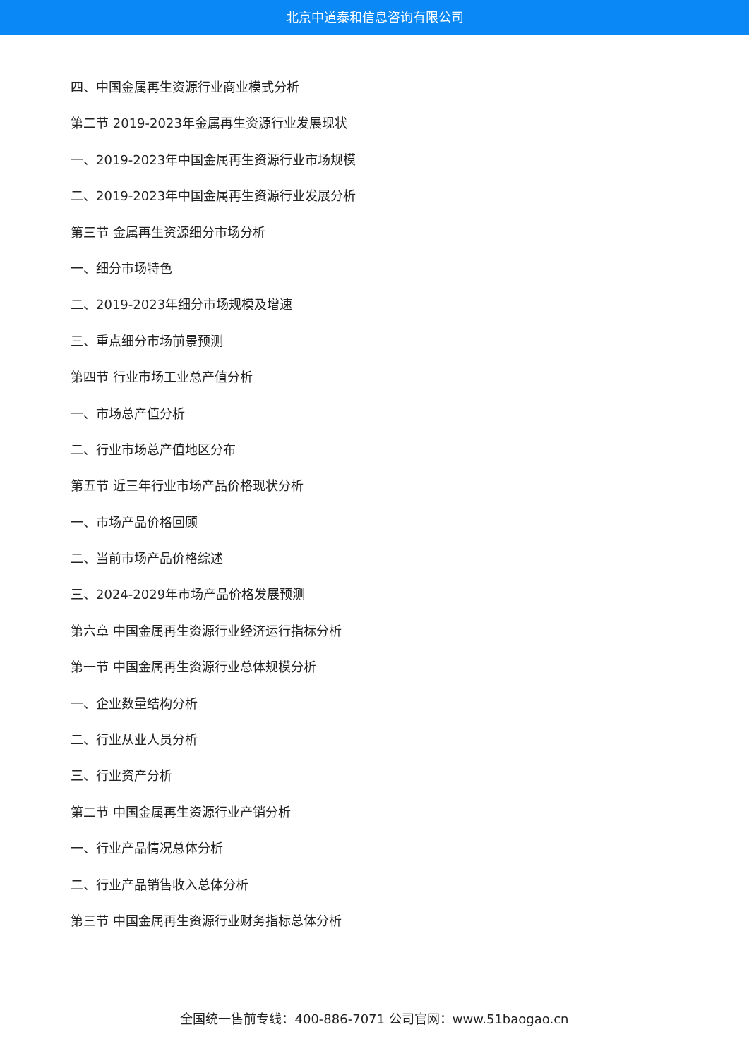北京中道泰和信息咨询有限公司
四、中国金属再生资源行业商业模式分析
第二节 2019-2023年金属再生资源行业发展现状
一、2019-2023年中国金属再生资源行业市场规模
二、2019-2023年中国金属再生资源行业发展分析
第三节 金属再生资源细分市场分析
一、细分市场特色
二、2019-2023年细分市场规模及增速
三、重点细分市场前景预测
第四节 行业市场工业总产值分析
一、市场总产值分析
二、行业市场总产值地区分布
第五节 近三年行业市场产品价格现状分析
一、市场产品价格回顾
二、当前市场产品价格综述
三、2024-2029年市场产品价格发展预测
第六章 中国金属再生资源行业经济运行指标分析
第一节 中国金属再生资源行业总体规模分析
一、企业数量结构分析
二、行业从业人员分析
三、行业资产分析
第二节 中国金属再生资源行业产销分析
一、行业产品情况总体分析
二、行业产品销售收入总体分析
第三节 中国金属再生资源行业财务指标总体分析
全国统一售前专线：400-886-7071 公司官网：www.51baogao.cn